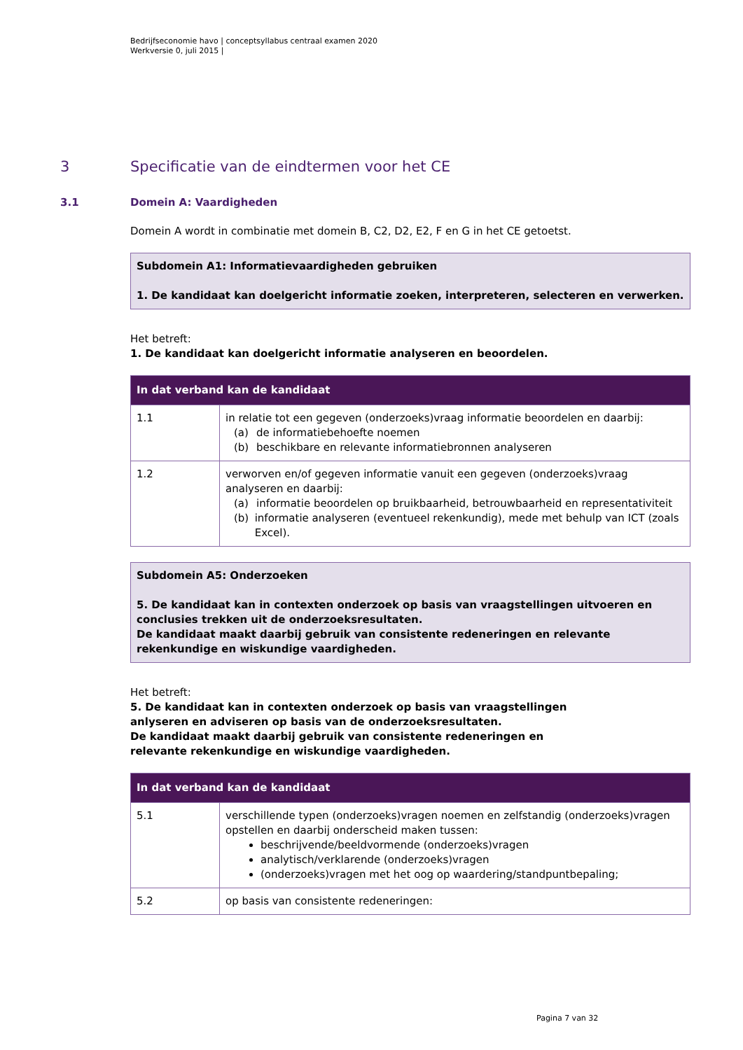Bedrijfseconomie havo | conceptsyllabus centraal examen 2020
Werkversie 0, juli 2015 |
3 Specificatie van de eindtermen voor het CE
3.1 Domein A: Vaardigheden
Domein A wordt in combinatie met domein B, C2, D2, E2, F en G in het CE getoetst.
Subdomein A1: Informatievaardigheden gebruiken
1. De kandidaat kan doelgericht informatie zoeken, interpreteren, selecteren en verwerken.
Het betreft:
1. De kandidaat kan doelgericht informatie analyseren en beoordelen.
| In dat verband kan de kandidaat | |
| --- | --- |
| 1.1 | in relatie tot een gegeven (onderzoeks)vraag informatie beoordelen en daarbij: (a) de informatiebehoefte noemen (b) beschikbare en relevante informatiebronnen analyseren |
| 1.2 | verworven en/of gegeven informatie vanuit een gegeven (onderzoeks)vraag analyseren en daarbij: (a) informatie beoordelen op bruikbaarheid, betrouwbaarheid en representativiteit (b) informatie analyseren (eventueel rekenkundig), mede met behulp van ICT (zoals Excel). |
Subdomein A5: Onderzoeken
5. De kandidaat kan in contexten onderzoek op basis van vraagstellingen uitvoeren en conclusies trekken uit de onderzoeksresultaten.
De kandidaat maakt daarbij gebruik van consistente redeneringen en relevante rekenkundige en wiskundige vaardigheden.
Het betreft:
5. De kandidaat kan in contexten onderzoek op basis van vraagstellingen
anlyseren en adviseren op basis van de onderzoeksresultaten.
De kandidaat maakt daarbij gebruik van consistente redeneringen en
relevante rekenkundige en wiskundige vaardigheden.
| In dat verband kan de kandidaat | |
| --- | --- |
| 5.1 | verschillende typen (onderzoeks)vragen noemen en zelfstandig (onderzoeks)vragen opstellen en daarbij onderscheid maken tussen: beschrijvende/beeldvormende (onderzoeks)vragen analytisch/verklarende (onderzoeks)vragen (onderzoeks)vragen met het oog op waardering/standpuntbepaling; |
| 5.2 | op basis van consistente redeneringen: |
Pagina 7 van 32